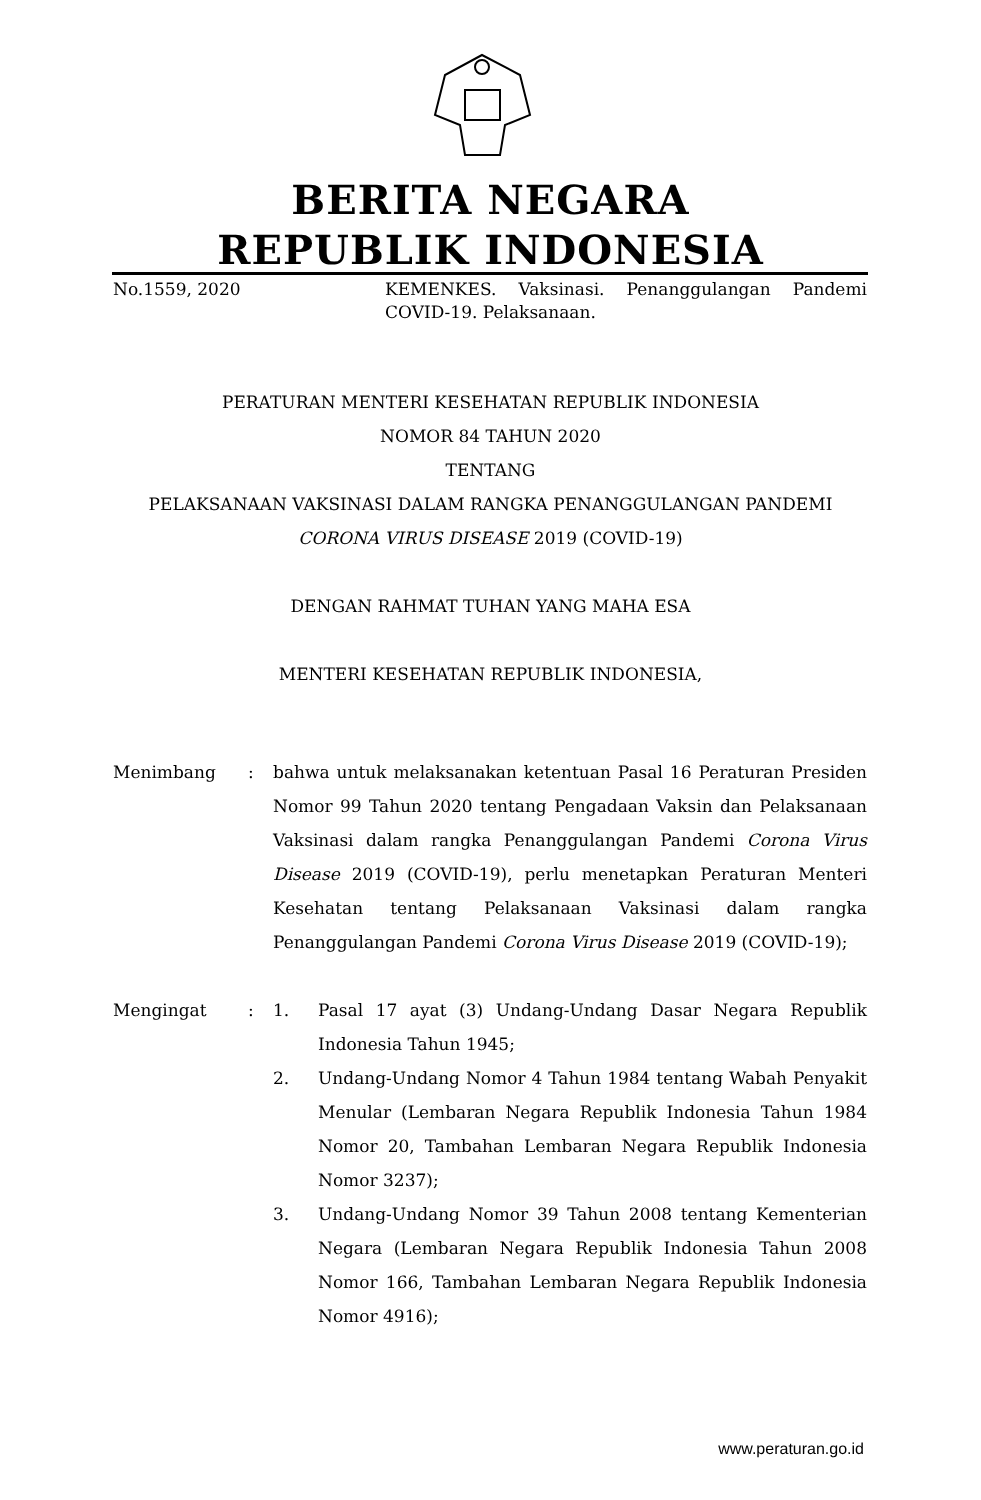BERITA NEGARA
REPUBLIK INDONESIA
No.1559, 2020 KEMENKES. Vaksinasi. Penanggulangan Pandemi COVID-19. Pelaksanaan.
PERATURAN MENTERI KESEHATAN REPUBLIK INDONESIA
NOMOR 84 TAHUN 2020
TENTANG
PELAKSANAAN VAKSINASI DALAM RANGKA PENANGGULANGAN PANDEMI
CORONA VIRUS DISEASE 2019 (COVID-19)
DENGAN RAHMAT TUHAN YANG MAHA ESA
MENTERI KESEHATAN REPUBLIK INDONESIA,
Menimbang : bahwa untuk melaksanakan ketentuan Pasal 16 Peraturan Presiden Nomor 99 Tahun 2020 tentang Pengadaan Vaksin dan Pelaksanaan Vaksinasi dalam rangka Penanggulangan Pandemi Corona Virus Disease 2019 (COVID-19), perlu menetapkan Peraturan Menteri Kesehatan tentang Pelaksanaan Vaksinasi dalam rangka Penanggulangan Pandemi Corona Virus Disease 2019 (COVID-19);
Mengingat : 1. Pasal 17 ayat (3) Undang-Undang Dasar Negara Republik Indonesia Tahun 1945;
2. Undang-Undang Nomor 4 Tahun 1984 tentang Wabah Penyakit Menular (Lembaran Negara Republik Indonesia Tahun 1984 Nomor 20, Tambahan Lembaran Negara Republik Indonesia Nomor 3237);
3. Undang-Undang Nomor 39 Tahun 2008 tentang Kementerian Negara (Lembaran Negara Republik Indonesia Tahun 2008 Nomor 166, Tambahan Lembaran Negara Republik Indonesia Nomor 4916);
www.peraturan.go.id